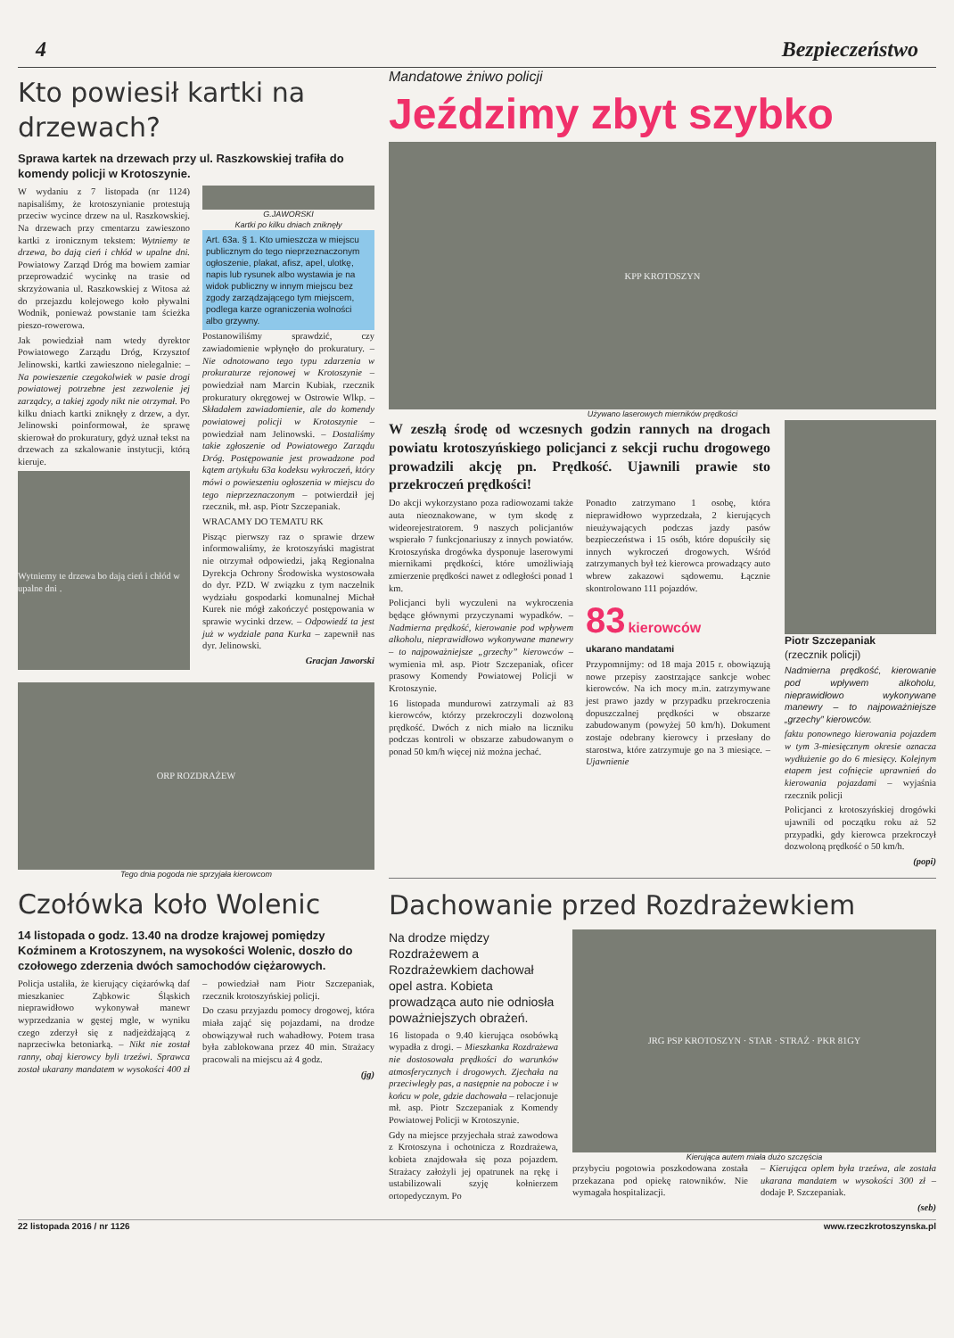4 Bezpieczeństwo
Kto powiesił kartki na drzewach?
Sprawa kartek na drzewach przy ul. Raszkowskiej trafiła do komendy policji w Krotoszynie.
W wydaniu z 7 listopada (nr 1124) napisaliśmy, że krotoszynianie protestują przeciw wycince drzew na ul. Raszkowskiej. Na drzewach przy cmentarzu zawieszono kartki z ironicznym tekstem: Wytniemy te drzewa, bo dają cień i chłód w upalne dni. Powiatowy Zarząd Dróg ma bowiem zamiar przeprowadzić wycinkę na trasie od skrzyżowania ul. Raszkowskiej z Witosa aż do przejazdu kolejowego koło pływalni Wodnik, ponieważ powstanie tam ścieżka pieszo-rowerowa.
Jak powiedział nam wtedy dyrektor Powiatowego Zarządu Dróg, Krzysztof Jelinowski, kartki zawieszono nielegalnie: – Na powieszenie czegokolwiek w pasie drogi powiatowej potrzebne jest zezwolenie jej zarządcy, a takiej zgody nikt nie otrzymał. Po kilku dniach kartki zniknęły z drzew, a dyr. Jelinowski poinformował, że sprawę skierował do prokuratury, gdyż uznał tekst na drzewach za szkalowanie instytucji, którą kieruje.
Wytniemy te drzewa bo dają cień i chłód w upalne dni .
G.JAWORSKI
Kartki po kilku dniach zniknęły
Art. 63a. § 1. Kto umieszcza w miejscu publicznym do tego nieprzeznaczonym ogłoszenie, plakat, afisz, apel, ulotkę, napis lub rysunek albo wystawia je na widok publiczny w innym miejscu bez zgody zarządzającego tym miejscem, podlega karze ograniczenia wolności albo grzywny.
Postanowiliśmy sprawdzić, czy zawiadomienie wpłynęło do prokuratury. – Nie odnotowano tego typu zdarzenia w prokuraturze rejonowej w Krotoszynie – powiedział nam Marcin Kubiak, rzecznik prokuratury okręgowej w Ostrowie Wlkp. – Składałem zawiadomienie, ale do komendy powiatowej policji w Krotoszynie – powiedział nam Jelinowski. – Dostaliśmy takie zgłoszenie od Powiatowego Zarządu Dróg. Postępowanie jest prowadzone pod kątem artykułu 63a kodeksu wykroczeń, który mówi o powieszeniu ogłoszenia w miejscu do tego nieprzeznaczonym – potwierdził jej rzecznik, mł. asp. Piotr Szczepaniak.
WRACAMY DO TEMATU RK
Pisząc pierwszy raz o sprawie drzew informowaliśmy, że krotoszyński magistrat nie otrzymał odpowiedzi, jaką Regionalna Dyrekcja Ochrony Środowiska wystosowała do dyr. PZD. W związku z tym naczelnik wydziału gospodarki komunalnej Michał Kurek nie mógł zakończyć postępowania w sprawie wycinki drzew. – Odpowiedź ta jest już w wydziale pana Kurka – zapewnił nas dyr. Jelinowski.
Gracjan Jaworski
ORP ROZDRAŻEW
Tego dnia pogoda nie sprzyjała kierowcom
Czołówka koło Wolenic
14 listopada o godz. 13.40 na drodze krajowej pomiędzy Koźminem a Krotoszynem, na wysokości Wolenic, doszło do czołowego zderzenia dwóch samochodów ciężarowych.
Policja ustaliła, że kierujący ciężarówką daf mieszkaniec Ząbkowic Śląskich nieprawidłowo wykonywał manewr wyprzedzania w gęstej mgle, w wyniku czego zderzył się z nadjeżdżającą z naprzeciwka betoniarką. – Nikt nie został ranny, obaj kierowcy byli trzeźwi. Sprawca został ukarany mandatem w wysokości 400 zł – powiedział nam Piotr Szczepaniak, rzecznik krotoszyńskiej policji.
Do czasu przyjazdu pomocy drogowej, która miała zająć się pojazdami, na drodze obowiązywał ruch wahadłowy. Potem trasa była zablokowana przez 40 min. Strażacy pracowali na miejscu aż 4 godz.
(jg)
Mandatowe żniwo policji
Jeździmy zbyt szybko
KPP KROTOSZYN
Używano laserowych mierników prędkości
W zeszłą środę od wczesnych godzin rannych na drogach powiatu krotoszyńskiego policjanci z sekcji ruchu drogowego prowadzili akcję pn. Prędkość. Ujawnili prawie sto przekroczeń prędkości!
Do akcji wykorzystano poza radiowozami także auta nieoznakowane, w tym skodę z wideorejestratorem. 9 naszych policjantów wspierało 7 funkcjonariuszy z innych powiatów. Krotoszyńska drogówka dysponuje laserowymi miernikami prędkości, które umożliwiają zmierzenie prędkości nawet z odległości ponad 1 km.
Policjanci byli wyczuleni na wykroczenia będące głównymi przyczynami wypadków. – Nadmierna prędkość, kierowanie pod wpływem alkoholu, nieprawidłowo wykonywane manewry – to najpoważniejsze „grzechy” kierowców – wymienia mł. asp. Piotr Szczepaniak, oficer prasowy Komendy Powiatowej Policji w Krotoszynie.
16 listopada mundurowi zatrzymali aż 83 kierowców, którzy przekroczyli dozwoloną prędkość. Dwóch z nich miało na liczniku podczas kontroli w obszarze zabudowanym o ponad 50 km/h więcej niż można jechać.
Ponadto zatrzymano 1 osobę, która nieprawidłowo wyprzedzała, 2 kierujących nieużywających podczas jazdy pasów bezpieczeństwa i 15 osób, które dopuściły się innych wykroczeń drogowych. Wśród zatrzymanych był też kierowca prowadzący auto wbrew zakazowi sądowemu. Łącznie skontrolowano 111 pojazdów.
83 kierowców
ukarano mandatami
Przypomnijmy: od 18 maja 2015 r. obowiązują nowe przepisy zaostrzające sankcje wobec kierowców. Na ich mocy m.in. zatrzymywane jest prawo jazdy w przypadku przekroczenia dopuszczalnej prędkości w obszarze zabudowanym (powyżej 50 km/h). Dokument zostaje odebrany kierowcy i przesłany do starostwa, które zatrzymuje go na 3 miesiące. – Ujawnienie
Piotr Szczepaniak
(rzecznik policji)
Nadmierna prędkość, kierowanie pod wpływem alkoholu, nieprawidłowo wykonywane manewry – to najpoważniejsze „grzechy” kierowców.
faktu ponownego kierowania pojazdem w tym 3-miesięcznym okresie oznacza wydłużenie go do 6 miesięcy. Kolejnym etapem jest cofnięcie uprawnień do kierowania pojazdami – wyjaśnia rzecznik policji
Policjanci z krotoszyńskiej drogówki ujawnili od początku roku aż 52 przypadki, gdy kierowca przekroczył dozwoloną prędkość o 50 km/h.
(popi)
Dachowanie przed Rozdrażewkiem
Na drodze między Rozdrażewem a Rozdrażewkiem dachował opel astra. Kobieta prowadząca auto nie odniosła poważniejszych obrażeń.
16 listopada o 9.40 kierująca osobówką wypadła z drogi. – Mieszkanka Rozdrażewa nie dostosowała prędkości do warunków atmosferycznych i drogowych. Zjechała na przeciwległy pas, a następnie na pobocze i w końcu w pole, gdzie dachowała – relacjonuje mł. asp. Piotr Szczepaniak z Komendy Powiatowej Policji w Krotoszynie.
Gdy na miejsce przyjechała straż zawodowa z Krotoszyna i ochotnicza z Rozdrażewa, kobieta znajdowała się poza pojazdem. Strażacy założyli jej opatrunek na rękę i ustabilizowali szyję kołnierzem ortopedycznym. Po
JRG PSP KROTOSZYN · STAR · STRAŻ · PKR 81GY
Kierująca autem miała dużo szczęścia
przybyciu pogotowia poszkodowana została przekazana pod opiekę ratowników. Nie wymagała hospitalizacji.
– Kierująca oplem była trzeźwa, ale została ukarana mandatem w wysokości 300 zł – dodaje P. Szczepaniak.
(seb)
22 listopada 2016 / nr 1126 www.rzeczkrotoszynska.pl